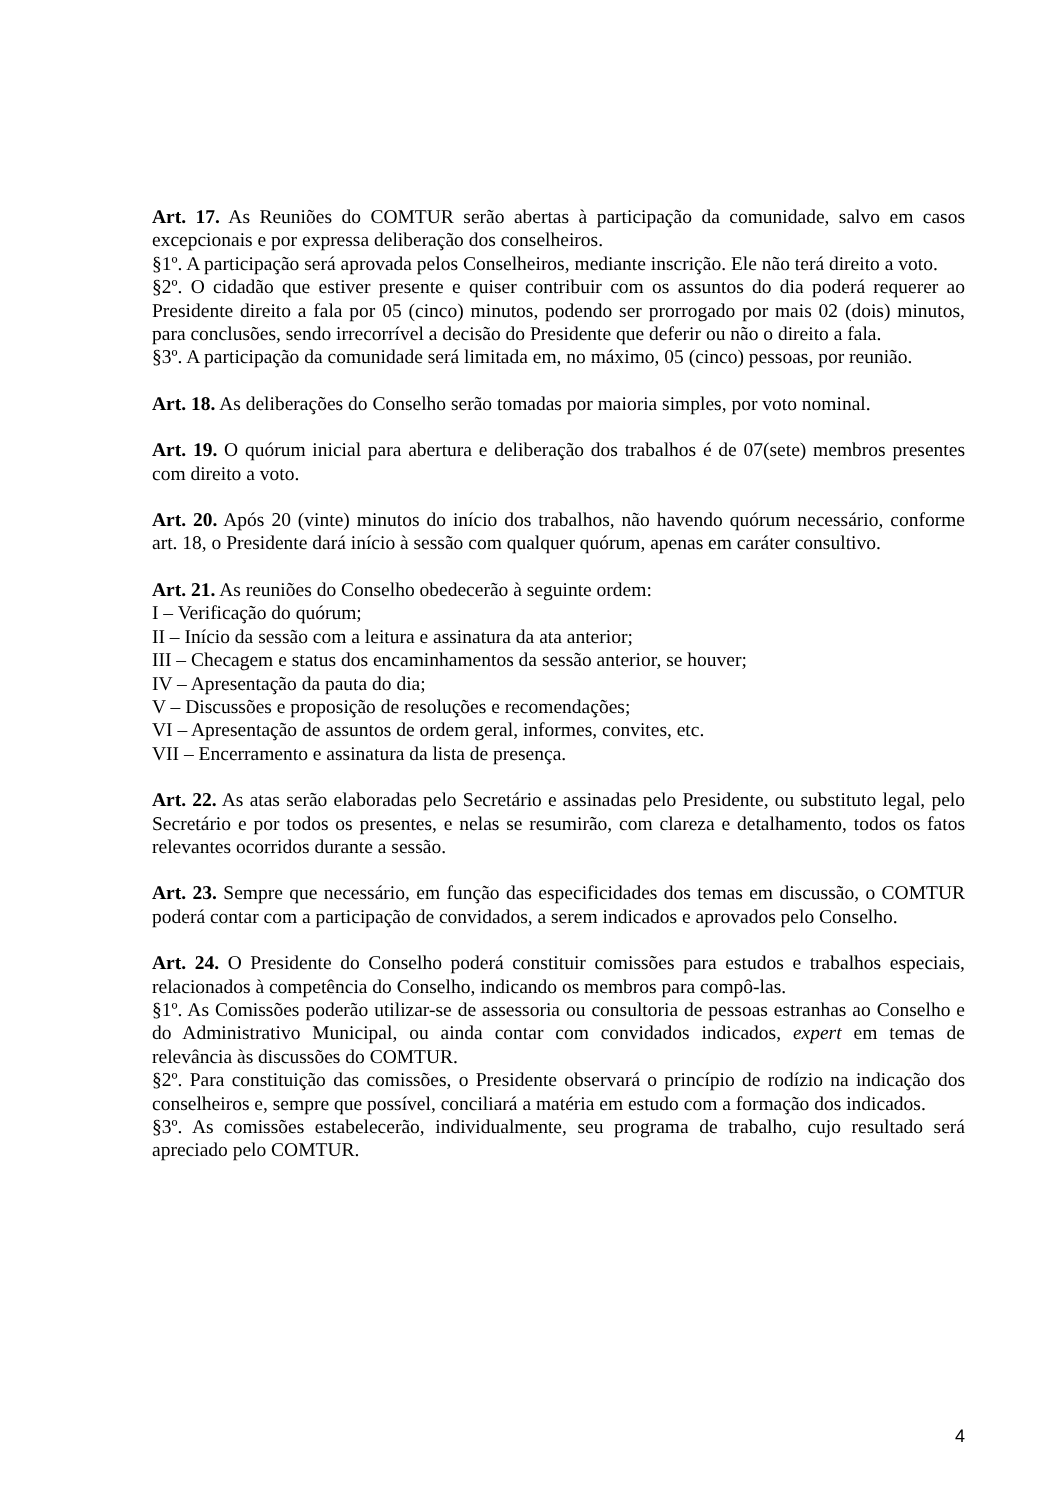Art. 17. As Reuniões do COMTUR serão abertas à participação da comunidade, salvo em casos excepcionais e por expressa deliberação dos conselheiros.
§1º. A participação será aprovada pelos Conselheiros, mediante inscrição. Ele não terá direito a voto.
§2º. O cidadão que estiver presente e quiser contribuir com os assuntos do dia poderá requerer ao Presidente direito a fala por 05 (cinco) minutos, podendo ser prorrogado por mais 02 (dois) minutos, para conclusões, sendo irrecorrível a decisão do Presidente que deferir ou não o direito a fala.
§3º. A participação da comunidade será limitada em, no máximo, 05 (cinco) pessoas, por reunião.
Art. 18. As deliberações do Conselho serão tomadas por maioria simples, por voto nominal.
Art. 19. O quórum inicial para abertura e deliberação dos trabalhos é de 07(sete) membros presentes com direito a voto.
Art. 20. Após 20 (vinte) minutos do início dos trabalhos, não havendo quórum necessário, conforme art. 18, o Presidente dará início à sessão com qualquer quórum, apenas em caráter consultivo.
Art. 21. As reuniões do Conselho obedecerão à seguinte ordem:
I – Verificação do quórum;
II – Início da sessão com a leitura e assinatura da ata anterior;
III – Checagem e status dos encaminhamentos da sessão anterior, se houver;
IV – Apresentação da pauta do dia;
V – Discussões e proposição de resoluções e recomendações;
VI – Apresentação de assuntos de ordem geral, informes, convites, etc.
VII – Encerramento e assinatura da lista de presença.
Art. 22. As atas serão elaboradas pelo Secretário e assinadas pelo Presidente, ou substituto legal, pelo Secretário e por todos os presentes, e nelas se resumirão, com clareza e detalhamento, todos os fatos relevantes ocorridos durante a sessão.
Art. 23. Sempre que necessário, em função das especificidades dos temas em discussão, o COMTUR poderá contar com a participação de convidados, a serem indicados e aprovados pelo Conselho.
Art. 24. O Presidente do Conselho poderá constituir comissões para estudos e trabalhos especiais, relacionados à competência do Conselho, indicando os membros para compô-las.
§1º. As Comissões poderão utilizar-se de assessoria ou consultoria de pessoas estranhas ao Conselho e do Administrativo Municipal, ou ainda contar com convidados indicados, expert em temas de relevância às discussões do COMTUR.
§2º. Para constituição das comissões, o Presidente observará o princípio de rodízio na indicação dos conselheiros e, sempre que possível, conciliará a matéria em estudo com a formação dos indicados.
§3º. As comissões estabelecerão, individualmente, seu programa de trabalho, cujo resultado será apreciado pelo COMTUR.
4